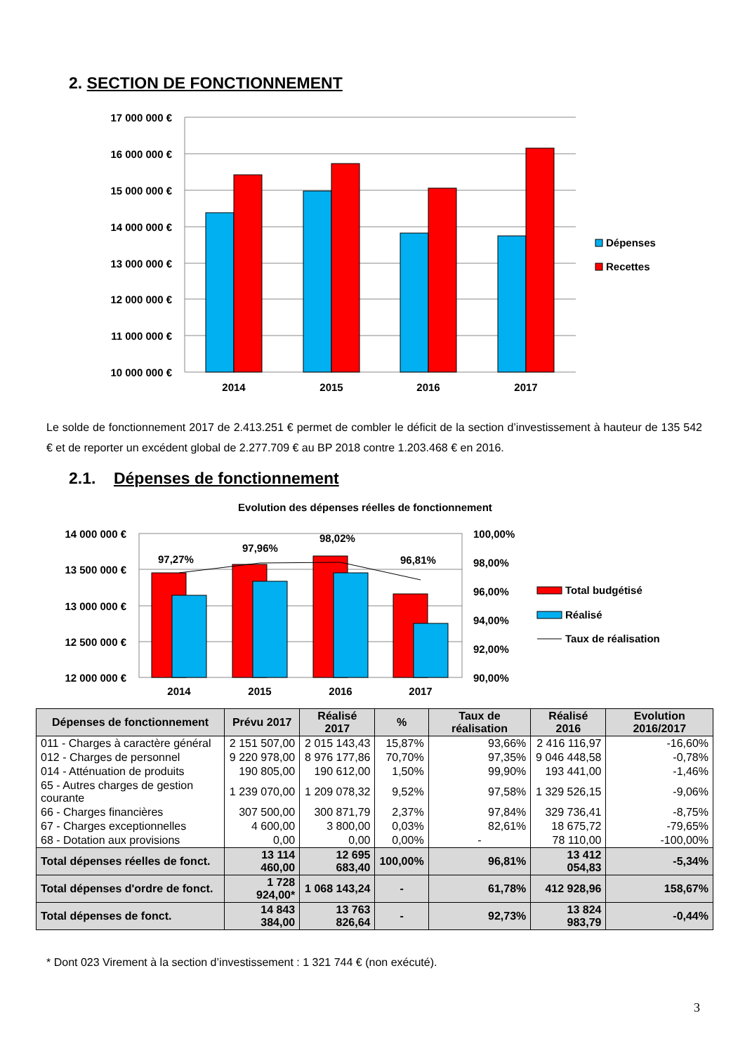2. SECTION DE FONCTIONNEMENT
17 000 000 €
16 000 000 €
15 000 000 €
14 000 000 €
13 000 000 €
12 000 000 €
11 000 000 €
10 000 000 €
2014
2015
2016
2017
Dépenses
Recettes
Le solde de fonctionnement 2017 de 2.413.251 € permet de combler le déficit de la section d’investissement à hauteur de 135 542 € et de reporter un excédent global de 2.277.709 € au BP 2018 contre 1.203.468 € en 2016.
2.1. Dépenses de fonctionnement
Evolution des dépenses réelles de fonctionnement
14 000 000 €
13 500 000 €
13 000 000 €
12 500 000 €
12 000 000 €
100,00%
98,00%
96,00%
94,00%
92,00%
90,00%
97,27%
97,96%
98,02%
96,81%
2014
2015
2016
2017
Total budgétisé
Réalisé
Taux de réalisation
| Dépenses de fonctionnement | Prévu 2017 | Réalisé 2017 | % | Taux de réalisation | Réalisé 2016 | Evolution 2016/2017 |
| --- | --- | --- | --- | --- | --- | --- |
| 011 - Charges à caractère général | 2 151 507,00 | 2 015 143,43 | 15,87% | 93,66% | 2 416 116,97 | -16,60% |
| 012 - Charges de personnel | 9 220 978,00 | 8 976 177,86 | 70,70% | 97,35% | 9 046 448,58 | -0,78% |
| 014 - Atténuation de produits | 190 805,00 | 190 612,00 | 1,50% | 99,90% | 193 441,00 | -1,46% |
| 65 - Autres charges de gestion courante | 1 239 070,00 | 1 209 078,32 | 9,52% | 97,58% | 1 329 526,15 | -9,06% |
| 66 - Charges financières | 307 500,00 | 300 871,79 | 2,37% | 97,84% | 329 736,41 | -8,75% |
| 67 - Charges exceptionnelles | 4 600,00 | 3 800,00 | 0,03% | 82,61% | 18 675,72 | -79,65% |
| 68 - Dotation aux provisions | 0,00 | 0,00 | 0,00% | - | 78 110,00 | -100,00% |
| Total dépenses réelles de fonct. | 13 114 460,00 | 12 695 683,40 | 100,00% | 96,81% | 13 412 054,83 | -5,34% |
| Total dépenses d'ordre de fonct. | 1 728 924,00* | 1 068 143,24 | - | 61,78% | 412 928,96 | 158,67% |
| Total dépenses de fonct. | 14 843 384,00 | 13 763 826,64 | - | 92,73% | 13 824 983,79 | -0,44% |
* Dont 023 Virement à la section d’investissement : 1 321 744 € (non exécuté).
3